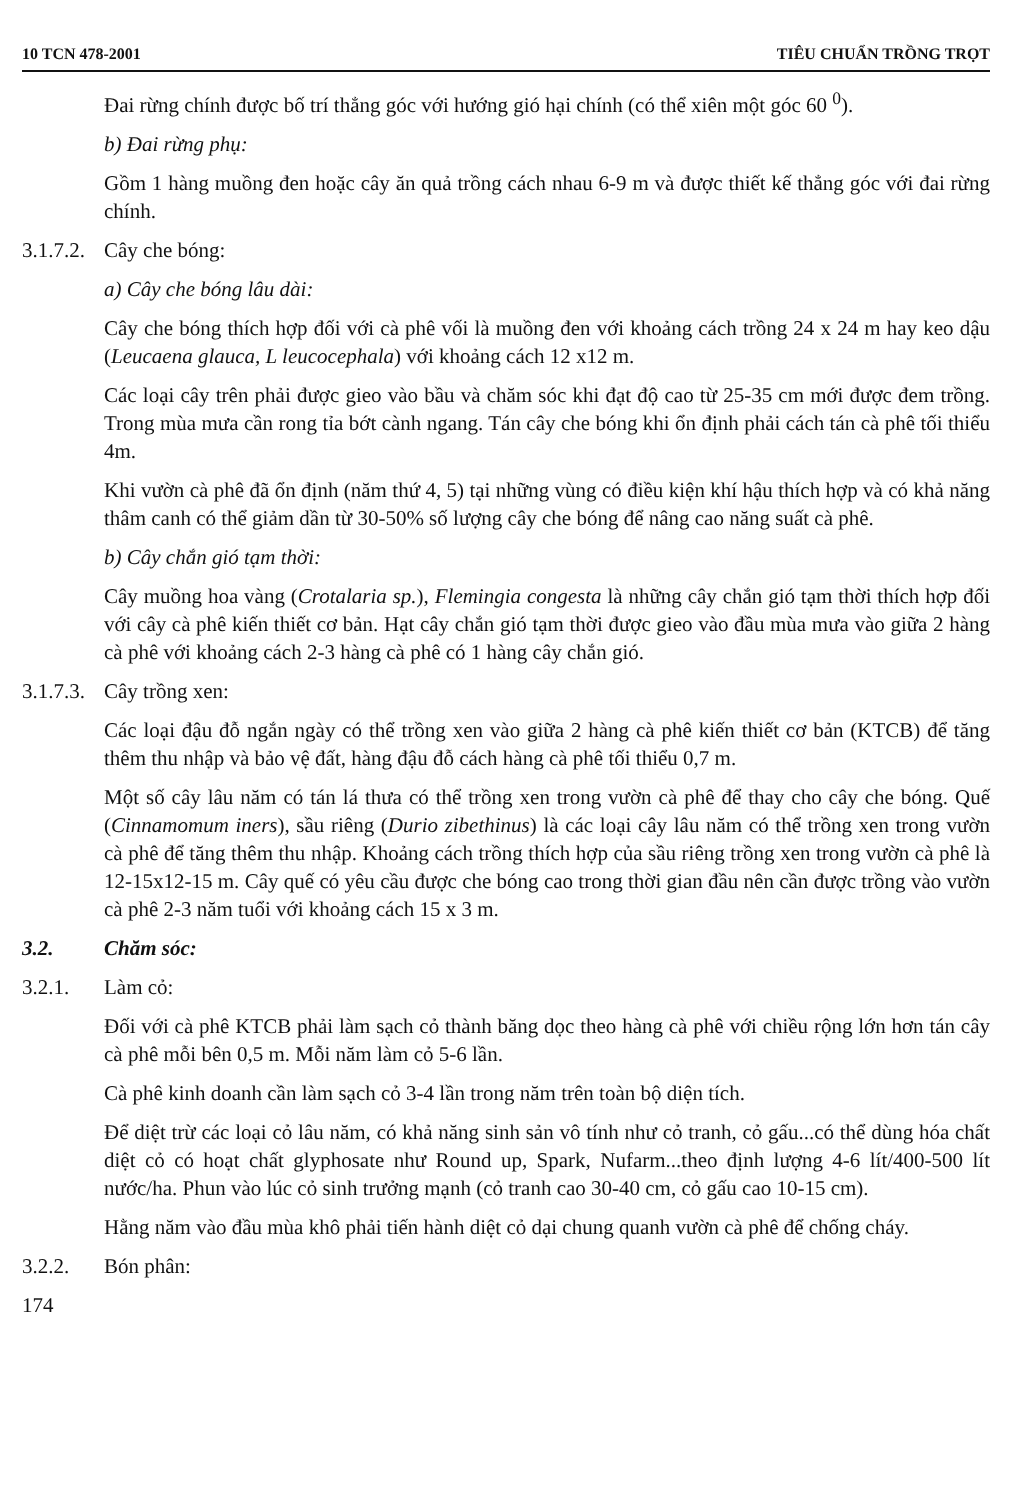10 TCN 478-2001 TIÊU CHUẨN TRỒNG TRỌT
Đai rừng chính được bố trí thẳng góc với hướng gió hại chính (có thể xiên một góc 60 <sup>0</sup>).
b) Đai rừng phụ:
Gồm 1 hàng muồng đen hoặc cây ăn quả trồng cách nhau 6-9 m và được thiết kế thẳng góc với đai rừng chính.
3.1.7.2. Cây che bóng:
a) Cây che bóng lâu dài:
Cây che bóng thích hợp đối với cà phê vối là muồng đen với khoảng cách trồng 24 x 24 m hay keo dậu (Leucaena glauca, L leucocephala) với khoảng cách 12 x12 m.
Các loại cây trên phải được gieo vào bầu và chăm sóc khi đạt độ cao từ 25-35 cm mới được đem trồng. Trong mùa mưa cần rong tỉa bớt cành ngang. Tán cây che bóng khi ổn định phải cách tán cà phê tối thiểu 4m.
Khi vườn cà phê đã ổn định (năm thứ 4, 5) tại những vùng có điều kiện khí hậu thích hợp và có khả năng thâm canh có thể giảm dần từ 30-50% số lượng cây che bóng để nâng cao năng suất cà phê.
b) Cây chắn gió tạm thời:
Cây muồng hoa vàng (Crotalaria sp.), Flemingia congesta là những cây chắn gió tạm thời thích hợp đối với cây cà phê kiến thiết cơ bản. Hạt cây chắn gió tạm thời được gieo vào đầu mùa mưa vào giữa 2 hàng cà phê với khoảng cách 2-3 hàng cà phê có 1 hàng cây chắn gió.
3.1.7.3. Cây trồng xen:
Các loại đậu đỗ ngắn ngày có thể trồng xen vào giữa 2 hàng cà phê kiến thiết cơ bản (KTCB) để tăng thêm thu nhập và bảo vệ đất, hàng đậu đỗ cách hàng cà phê tối thiểu 0,7 m.
Một số cây lâu năm có tán lá thưa có thể trồng xen trong vườn cà phê để thay cho cây che bóng. Quế (Cinnamomum iners), sầu riêng (Durio zibethinus) là các loại cây lâu năm có thể trồng xen trong vườn cà phê để tăng thêm thu nhập. Khoảng cách trồng thích hợp của sầu riêng trồng xen trong vườn cà phê là 12-15x12-15 m. Cây quế có yêu cầu được che bóng cao trong thời gian đầu nên cần được trồng vào vườn cà phê 2-3 năm tuổi với khoảng cách 15 x 3 m.
3.2. Chăm sóc:
3.2.1. Làm cỏ:
Đối với cà phê KTCB phải làm sạch cỏ thành băng dọc theo hàng cà phê với chiều rộng lớn hơn tán cây cà phê mỗi bên 0,5 m. Mỗi năm làm cỏ 5-6 lần.
Cà phê kinh doanh cần làm sạch cỏ 3-4 lần trong năm trên toàn bộ diện tích.
Để diệt trừ các loại cỏ lâu năm, có khả năng sinh sản vô tính như cỏ tranh, cỏ gấu...có thể dùng hóa chất diệt cỏ có hoạt chất glyphosate như Round up, Spark, Nufarm...theo định lượng 4-6 lít/400-500 lít nước/ha. Phun vào lúc cỏ sinh trưởng mạnh (cỏ tranh cao 30-40 cm, cỏ gấu cao 10-15 cm).
Hằng năm vào đầu mùa khô phải tiến hành diệt cỏ dại chung quanh vườn cà phê để chống cháy.
3.2.2. Bón phân:
174